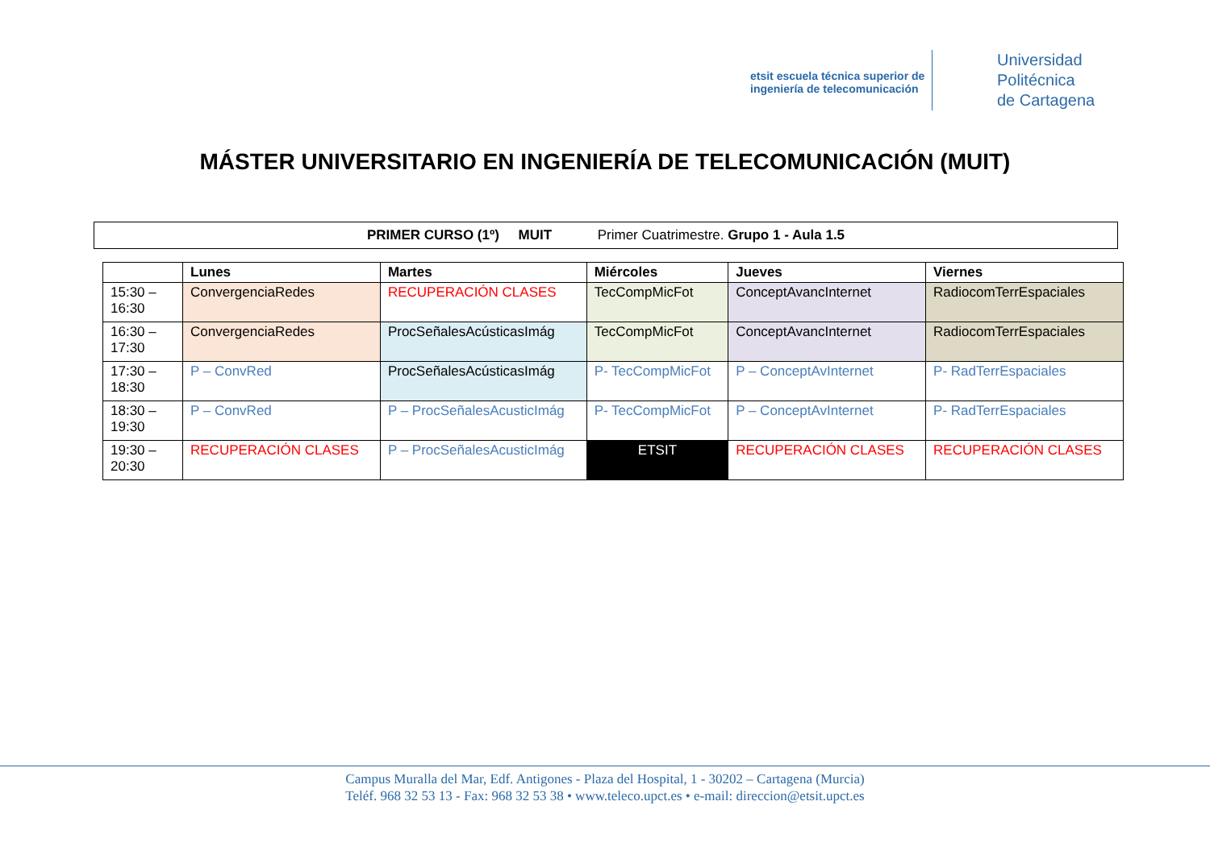etsit escuela técnica superior de ingeniería de telecomunicación
Universidad
Politécnica
de Cartagena
MÁSTER UNIVERSITARIO EN INGENIERÍA DE TELECOMUNICACIÓN (MUIT)
PRIMER CURSO (1º) MUIT Primer Cuatrimestre. Grupo 1 - Aula 1.5
| | Lunes | Martes | Miércoles | Jueves | Viernes |
| --- | --- | --- | --- | --- | --- |
| 15:30 – 16:30 | ConvergenciaRedes | RECUPERACIÓN CLASES | TecCompMicFot | ConceptAvancInternet | RadiocomTerrEspaciales |
| 16:30 – 17:30 | ConvergenciaRedes | ProcSeñalesAcústicasImág | TecCompMicFot | ConceptAvancInternet | RadiocomTerrEspaciales |
| 17:30 – 18:30 | P – ConvRed | ProcSeñalesAcústicasImág | P- TecCompMicFot | P – ConceptAvInternet | P- RadTerrEspaciales |
| 18:30 – 19:30 | P – ConvRed | P – ProcSeñalesAcusticImág | P- TecCompMicFot | P – ConceptAvInternet | P- RadTerrEspaciales |
| 19:30 – 20:30 | RECUPERACIÓN CLASES | P – ProcSeñalesAcusticImág | ETSIT | RECUPERACIÓN CLASES | RECUPERACIÓN CLASES |
Campus Muralla del Mar, Edf. Antigones - Plaza del Hospital, 1 - 30202 – Cartagena (Murcia)
Teléf. 968 32 53 13 - Fax: 968 32 53 38 • www.teleco.upct.es • e-mail: direccion@etsit.upct.es